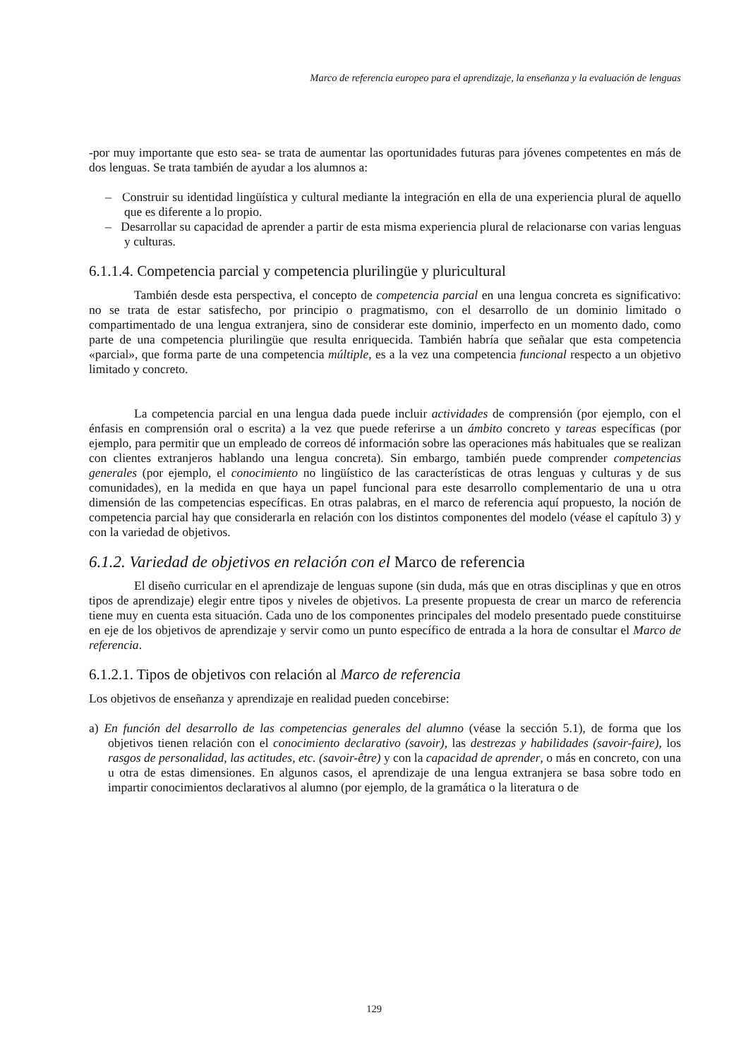Marco de referencia europeo para el aprendizaje, la enseñanza y la evaluación de lenguas
-por muy importante que esto sea- se trata de aumentar las oportunidades futuras para jóvenes competentes en más de dos lenguas. Se trata también de ayudar a los alumnos a:
– Construir su identidad lingüística y cultural mediante la integración en ella de una experiencia plural de aquello que es diferente a lo propio.
– Desarrollar su capacidad de aprender a partir de esta misma experiencia plural de relacionarse con varias lenguas y culturas.
6.1.1.4. Competencia parcial y competencia plurilingüe y pluricultural
También desde esta perspectiva, el concepto de competencia parcial en una lengua concreta es significativo: no se trata de estar satisfecho, por principio o pragmatismo, con el desarrollo de un dominio limitado o compartimentado de una lengua extranjera, sino de considerar este dominio, imperfecto en un momento dado, como parte de una competencia plurilingüe que resulta enriquecida. También habría que señalar que esta competencia «parcial», que forma parte de una competencia múltiple, es a la vez una competencia funcional respecto a un objetivo limitado y concreto.
La competencia parcial en una lengua dada puede incluir actividades de comprensión (por ejemplo, con el énfasis en comprensión oral o escrita) a la vez que puede referirse a un ámbito concreto y tareas específicas (por ejemplo, para permitir que un empleado de correos dé información sobre las operaciones más habituales que se realizan con clientes extranjeros hablando una lengua concreta). Sin embargo, también puede comprender competencias generales (por ejemplo, el conocimiento no lingüístico de las características de otras lenguas y culturas y de sus comunidades), en la medida en que haya un papel funcional para este desarrollo complementario de una u otra dimensión de las competencias específicas. En otras palabras, en el marco de referencia aquí propuesto, la noción de competencia parcial hay que considerarla en relación con los distintos componentes del modelo (véase el capítulo 3) y con la variedad de objetivos.
6.1.2. Variedad de objetivos en relación con el Marco de referencia
El diseño curricular en el aprendizaje de lenguas supone (sin duda, más que en otras disciplinas y que en otros tipos de aprendizaje) elegir entre tipos y niveles de objetivos. La presente propuesta de crear un marco de referencia tiene muy en cuenta esta situación. Cada uno de los componentes principales del modelo presentado puede constituirse en eje de los objetivos de aprendizaje y servir como un punto específico de entrada a la hora de consultar el Marco de referencia.
6.1.2.1. Tipos de objetivos con relación al Marco de referencia
Los objetivos de enseñanza y aprendizaje en realidad pueden concebirse:
a) En función del desarrollo de las competencias generales del alumno (véase la sección 5.1), de forma que los objetivos tienen relación con el conocimiento declarativo (savoir), las destrezas y habilidades (savoir-faire), los rasgos de personalidad, las actitudes, etc. (savoir-être) y con la capacidad de aprender, o más en concreto, con una u otra de estas dimensiones. En algunos casos, el aprendizaje de una lengua extranjera se basa sobre todo en impartir conocimientos declarativos al alumno (por ejemplo, de la gramática o la literatura o de
129